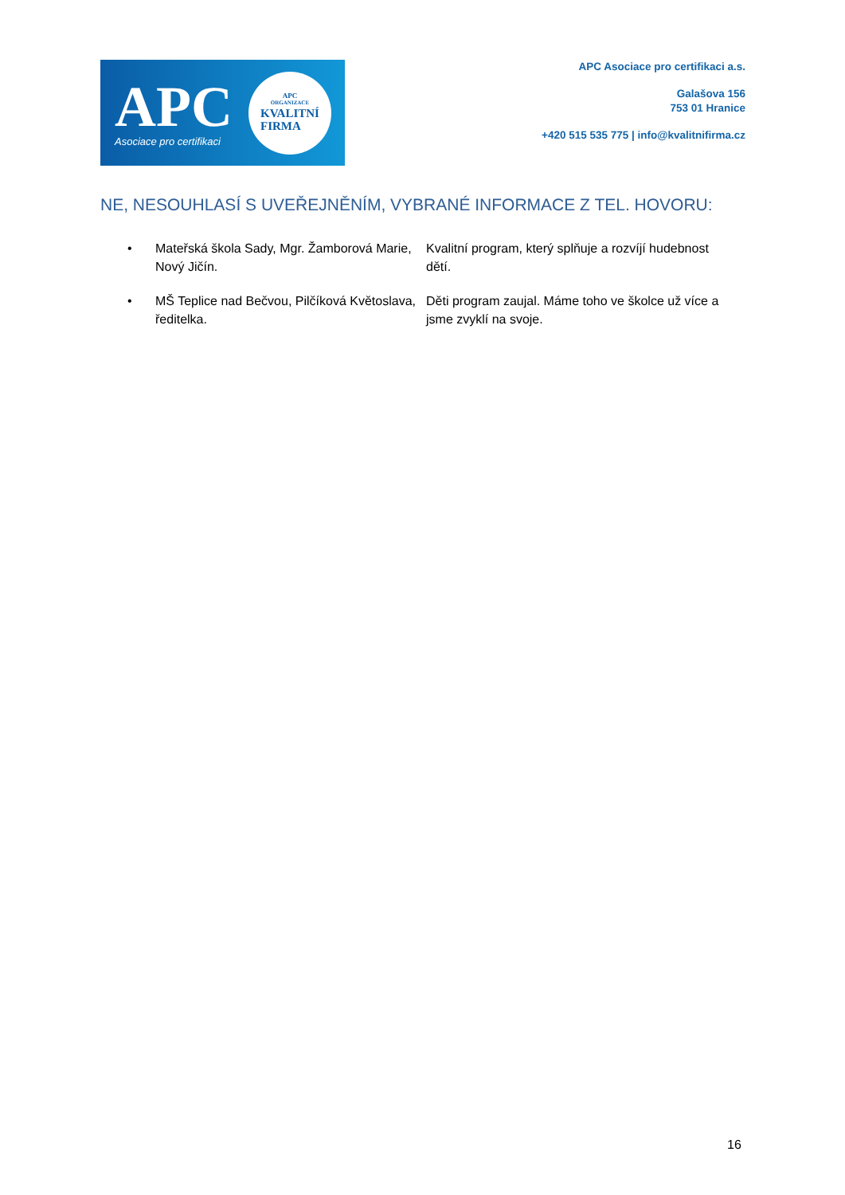APC
Asociace pro certifikaci
APC
ORGANIZACE
KVALITNÍ
FIRMA
APC Asociace pro certifikaci a.s.
Galašova 156
753 01 Hranice
+420 515 535 775 | info@kvalitnifirma.cz
NE, NESOUHLASÍ S UVEŘEJNĚNÍM, VYBRANÉ INFORMACE Z TEL. HOVORU:
| • | Mateřská škola Sady, Mgr. Žamborová Marie, Nový Jičín. | Kvalitní program, který splňuje a rozvíjí hudebnost dětí. |
| • | MŠ Teplice nad Bečvou, Pilčíková Květoslava, ředitelka. | Děti program zaujal. Máme toho ve školce už více a jsme zvyklí na svoje. |
16